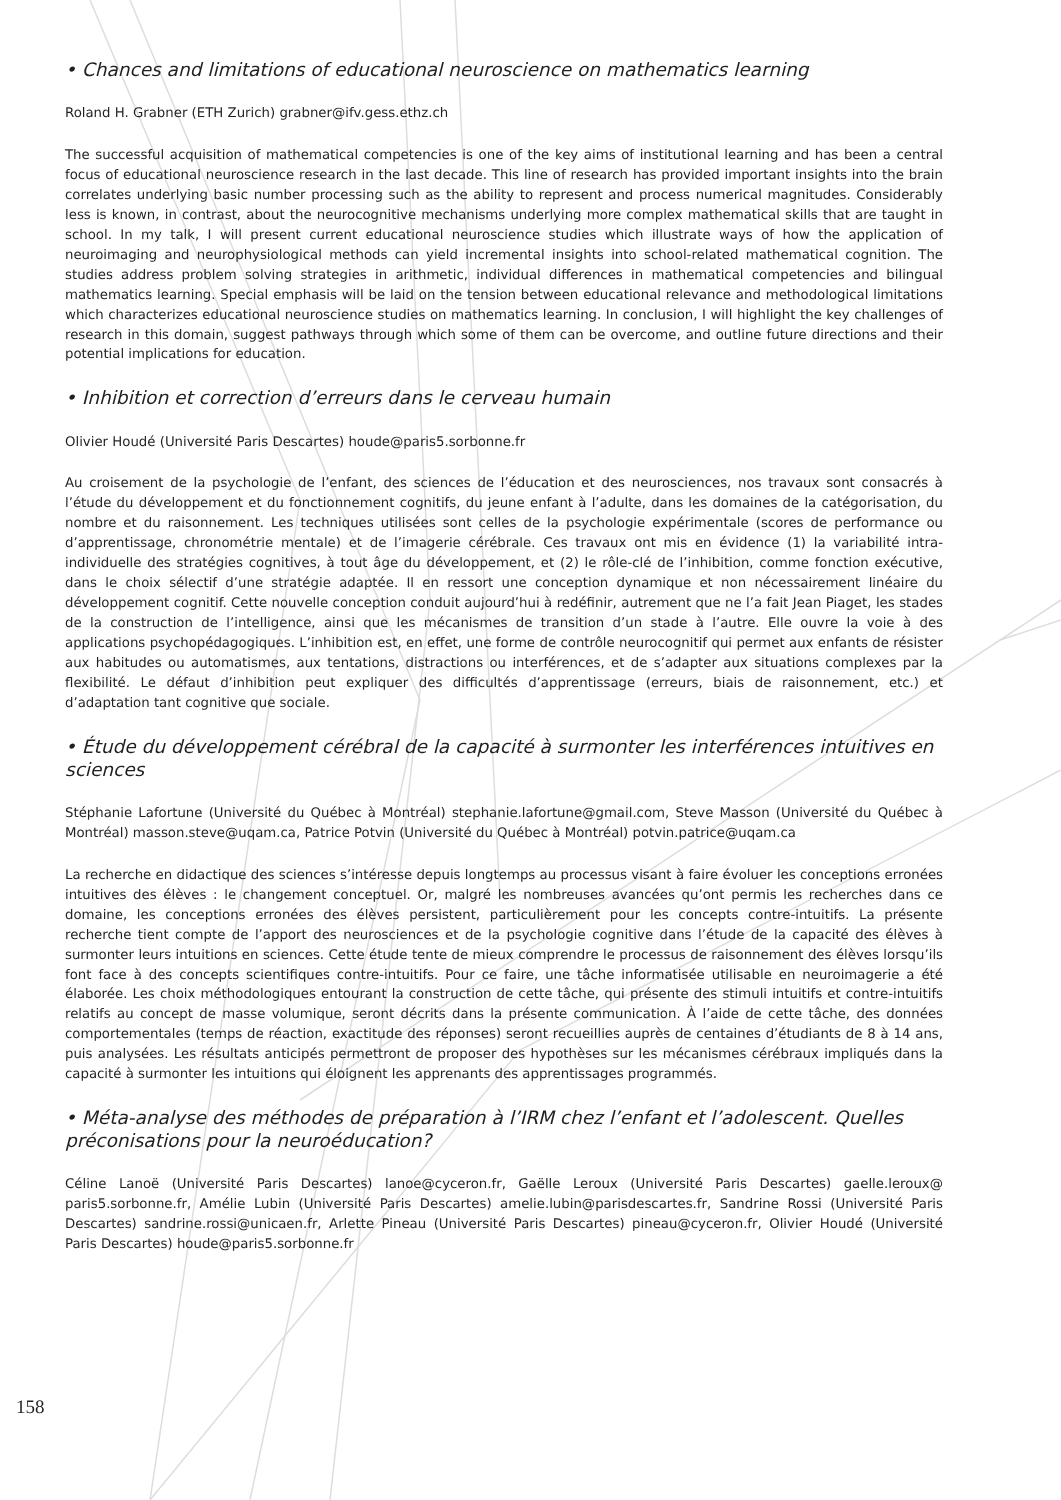• Chances and limitations of educational neuroscience on mathematics learning
Roland H. Grabner (ETH Zurich) grabner@ifv.gess.ethz.ch
The successful acquisition of mathematical competencies is one of the key aims of institutional learning and has been a central focus of educational neuroscience research in the last decade. This line of research has provided important insights into the brain correlates underlying basic number processing such as the ability to represent and process numerical magnitudes. Considerably less is known, in contrast, about the neurocognitive mechanisms underlying more complex mathematical skills that are taught in school. In my talk, I will present current educational neuroscience studies which illustrate ways of how the application of neuroimaging and neurophysiological methods can yield incremental insights into school-related mathematical cognition. The studies address problem solving strategies in arithmetic, individual differences in mathematical competencies and bilingual mathematics learning. Special emphasis will be laid on the tension between educational relevance and methodological limitations which characterizes educational neuroscience studies on mathematics learning. In conclusion, I will highlight the key challenges of research in this domain, suggest pathways through which some of them can be overcome, and outline future directions and their potential implications for education.
• Inhibition et correction d’erreurs dans le cerveau humain
Olivier Houdé (Université Paris Descartes) houde@paris5.sorbonne.fr
Au croisement de la psychologie de l’enfant, des sciences de l’éducation et des neurosciences, nos travaux sont consacrés à l’étude du développement et du fonctionnement cognitifs, du jeune enfant à l’adulte, dans les domaines de la catégorisation, du nombre et du raisonnement. Les techniques utilisées sont celles de la psychologie expérimentale (scores de performance ou d’apprentissage, chronométrie mentale) et de l’imagerie cérébrale. Ces travaux ont mis en évidence (1) la variabilité intra-individuelle des stratégies cognitives, à tout âge du développement, et (2) le rôle-clé de l’inhibition, comme fonction exécutive, dans le choix sélectif d’une stratégie adaptée. Il en ressort une conception dynamique et non nécessairement linéaire du développement cognitif. Cette nouvelle conception conduit aujourd’hui à redéfinir, autrement que ne l’a fait Jean Piaget, les stades de la construction de l’intelligence, ainsi que les mécanismes de transition d’un stade à l’autre. Elle ouvre la voie à des applications psychopédagogiques. L’inhibition est, en effet, une forme de contrôle neurocognitif qui permet aux enfants de résister aux habitudes ou automatismes, aux tentations, distractions ou interférences, et de s’adapter aux situations complexes par la flexibilité. Le défaut d’inhibition peut expliquer des difficultés d’apprentissage (erreurs, biais de raisonnement, etc.) et d’adaptation tant cognitive que sociale.
• Étude du développement cérébral de la capacité à surmonter les interférences intuitives en sciences
Stéphanie Lafortune (Université du Québec à Montréal) stephanie.lafortune@gmail.com, Steve Masson (Université du Québec à Montréal) masson.steve@uqam.ca, Patrice Potvin (Université du Québec à Montréal) potvin.patrice@uqam.ca
La recherche en didactique des sciences s’intéresse depuis longtemps au processus visant à faire évoluer les conceptions erronées intuitives des élèves : le changement conceptuel. Or, malgré les nombreuses avancées qu’ont permis les recherches dans ce domaine, les conceptions erronées des élèves persistent, particulièrement pour les concepts contre-intuitifs. La présente recherche tient compte de l’apport des neurosciences et de la psychologie cognitive dans l’étude de la capacité des élèves à surmonter leurs intuitions en sciences. Cette étude tente de mieux comprendre le processus de raisonnement des élèves lorsqu’ils font face à des concepts scientifiques contre-intuitifs. Pour ce faire, une tâche informatisée utilisable en neuroimagerie a été élaborée. Les choix méthodologiques entourant la construction de cette tâche, qui présente des stimuli intuitifs et contre-intuitifs relatifs au concept de masse volumique, seront décrits dans la présente communication. À l’aide de cette tâche, des données comportementales (temps de réaction, exactitude des réponses) seront recueillies auprès de centaines d’étudiants de 8 à 14 ans, puis analysées. Les résultats anticipés permettront de proposer des hypothèses sur les mécanismes cérébraux impliqués dans la capacité à surmonter les intuitions qui éloignent les apprenants des apprentissages programmés.
• Méta-analyse des méthodes de préparation à l’IRM chez l’enfant et l’adolescent. Quelles préconisations pour la neuroéducation?
Céline Lanoë (Université Paris Descartes) lanoe@cyceron.fr, Gaëlle Leroux (Université Paris Descartes) gaelle.leroux@ paris5.sorbonne.fr, Amélie Lubin (Université Paris Descartes) amelie.lubin@parisdescartes.fr, Sandrine Rossi (Université Paris Descartes) sandrine.rossi@unicaen.fr, Arlette Pineau (Université Paris Descartes) pineau@cyceron.fr, Olivier Houdé (Université Paris Descartes) houde@paris5.sorbonne.fr
158